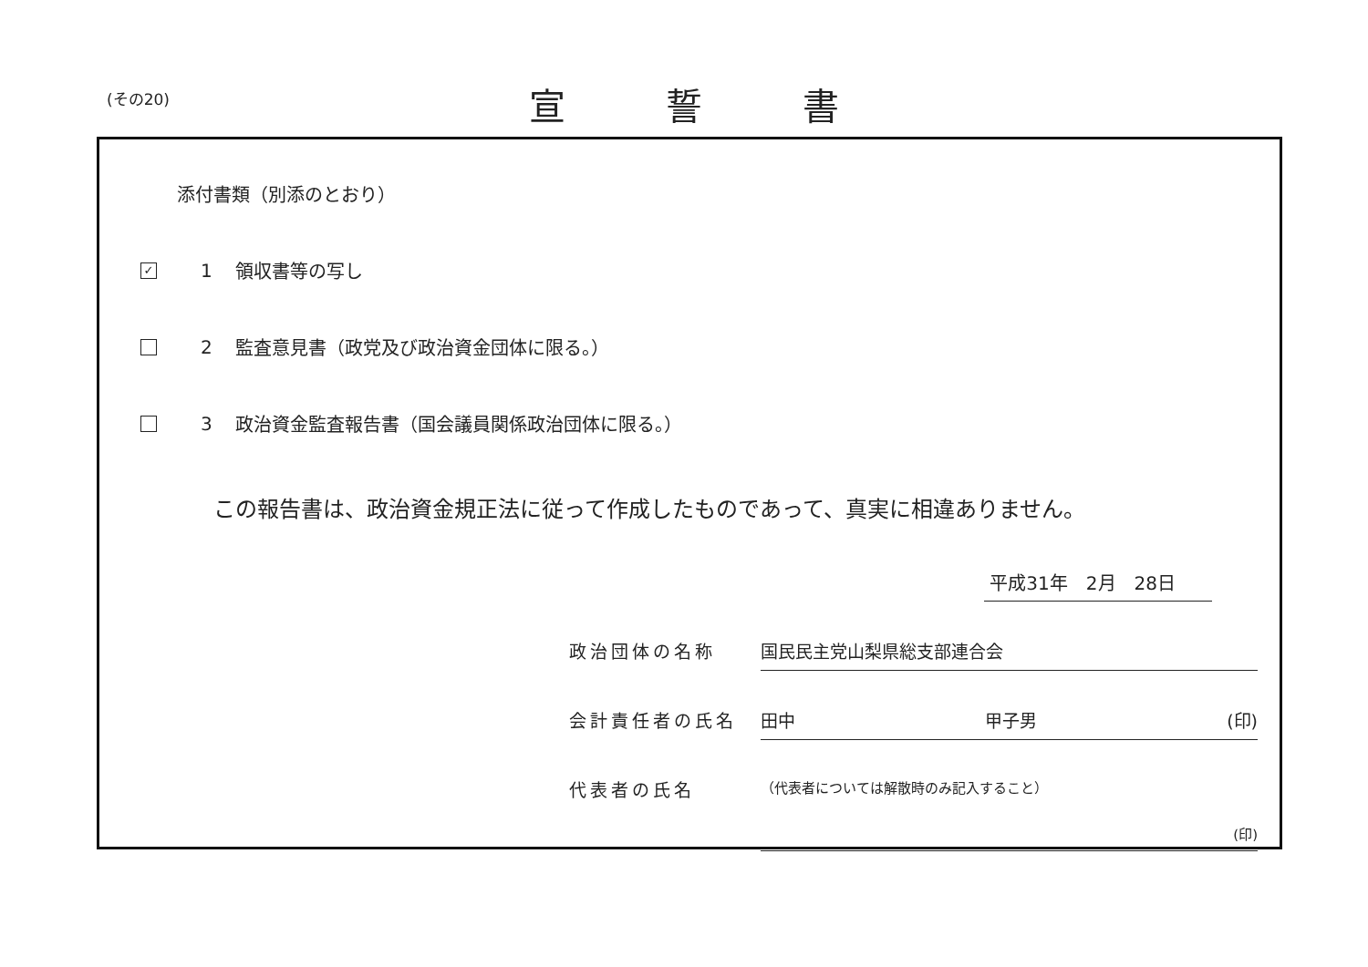(その20) 宣誓書
添付書類（別添のとおり）
✓ 1 領収書等の写し
2 監査意見書（政党及び政治資金団体に限る。）
3 政治資金監査報告書（国会議員関係政治団体に限る。）
この報告書は、政治資金規正法に従って作成したものであって、真実に相違ありません。
平成31年　2月　28日
政治団体の名称 国民民主党山梨県総支部連合会
会計責任者の氏名 田中 甲子男 (印)
代表者の氏名 （代表者については解散時のみ記入すること）
(印)